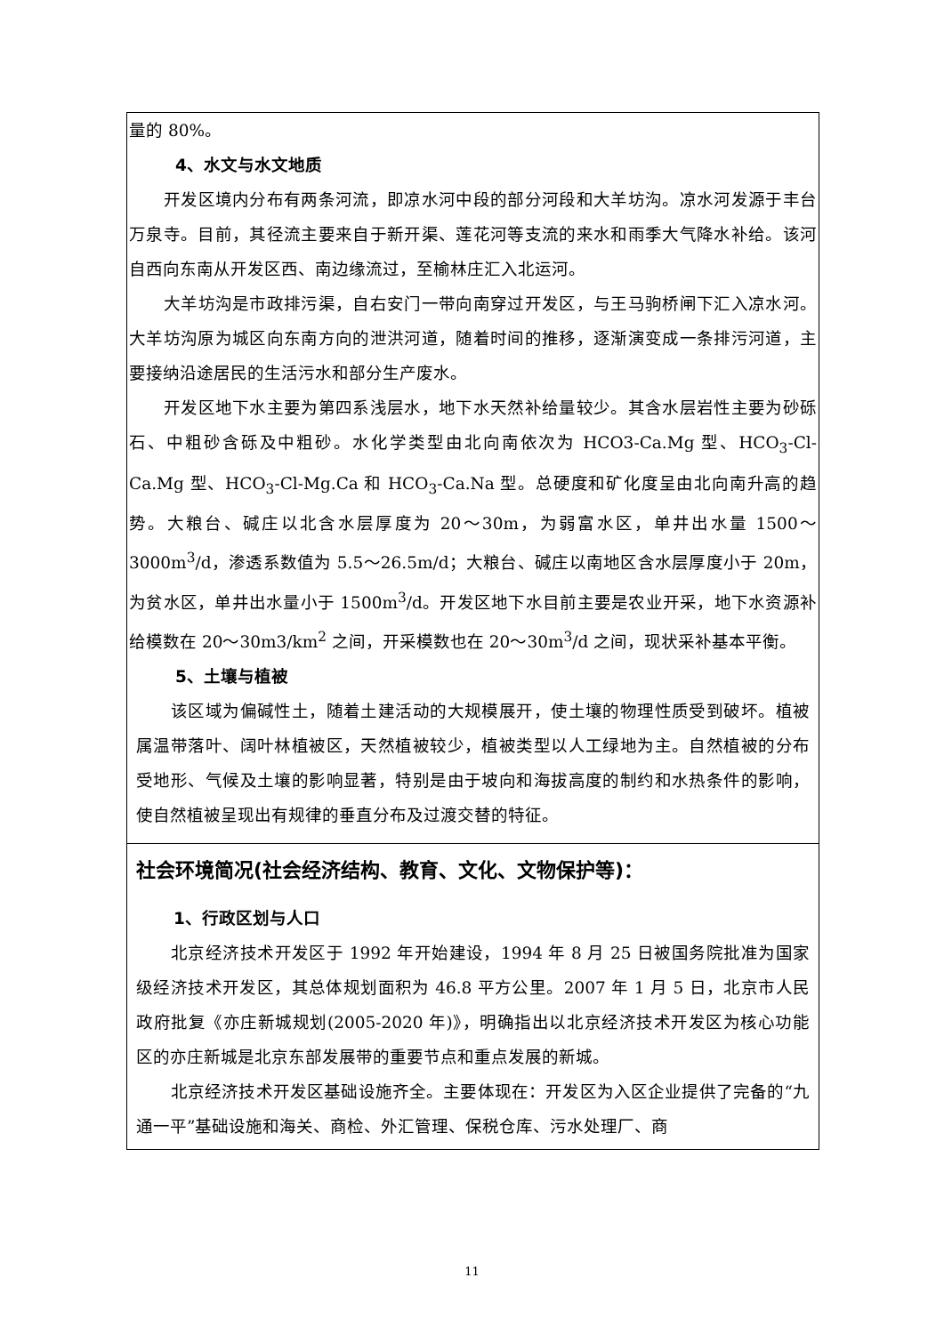量的 80%。
4、水文与水文地质
开发区境内分布有两条河流，即凉水河中段的部分河段和大羊坊沟。凉水河发源于丰台万泉寺。目前，其径流主要来自于新开渠、莲花河等支流的来水和雨季大气降水补给。该河自西向东南从开发区西、南边缘流过，至榆林庄汇入北运河。
大羊坊沟是市政排污渠，自右安门一带向南穿过开发区，与王马驹桥闸下汇入凉水河。大羊坊沟原为城区向东南方向的泄洪河道，随着时间的推移，逐渐演变成一条排污河道，主要接纳沿途居民的生活污水和部分生产废水。
开发区地下水主要为第四系浅层水，地下水天然补给量较少。其含水层岩性主要为砂砾石、中粗砂含砾及中粗砂。水化学类型由北向南依次为 HCO3-Ca.Mg 型、HCO<sub>3</sub>-Cl-Ca.Mg 型、HCO<sub>3</sub>-Cl-Mg.Ca 和 HCO<sub>3</sub>-Ca.Na 型。总硬度和矿化度呈由北向南升高的趋势。大粮台、碱庄以北含水层厚度为 20～30m，为弱富水区，单井出水量 1500～3000m<sup>3</sup>/d，渗透系数值为 5.5～26.5m/d；大粮台、碱庄以南地区含水层厚度小于 20m，为贫水区，单井出水量小于 1500m<sup>3</sup>/d。开发区地下水目前主要是农业开采，地下水资源补给模数在 20～30m3/km<sup>2</sup> 之间，开采模数也在 20～30m<sup>3</sup>/d 之间，现状采补基本平衡。
5、土壤与植被
该区域为偏碱性土，随着土建活动的大规模展开，使土壤的物理性质受到破坏。植被属温带落叶、阔叶林植被区，天然植被较少，植被类型以人工绿地为主。自然植被的分布受地形、气候及土壤的影响显著，特别是由于坡向和海拔高度的制约和水热条件的影响，使自然植被呈现出有规律的垂直分布及过渡交替的特征。
社会环境简况(社会经济结构、教育、文化、文物保护等)：
1、行政区划与人口
北京经济技术开发区于 1992 年开始建设，1994 年 8 月 25 日被国务院批准为国家级经济技术开发区，其总体规划面积为 46.8 平方公里。2007 年 1 月 5 日，北京市人民政府批复《亦庄新城规划(2005-2020 年)》，明确指出以北京经济技术开发区为核心功能区的亦庄新城是北京东部发展带的重要节点和重点发展的新城。
北京经济技术开发区基础设施齐全。主要体现在：开发区为入区企业提供了完备的“九通一平”基础设施和海关、商检、外汇管理、保税仓库、污水处理厂、商
11